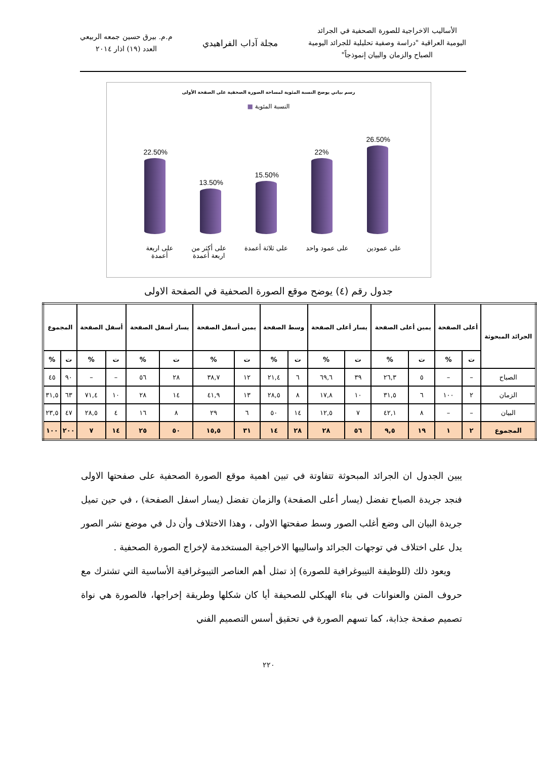الأساليب الاخراجية للصورة الصحفية في الجرائد
اليومية العراقية "دراسة وصفية تحليلية للجرائد اليومية
الصباح والزمان والبيان إنموذجاً"
مجلة آداب الفراهيدي
م.م. بيرق حسين جمعه الربيعي
العدد (١٩) اذار ٢٠١٤
رسم بياني يوضح النسبة المئوية لمساحة الصورة الصحفية على الصفحة الأولى
النسبة المئوية ■
26.50%
22%
15.50%
13.50%
22.50%
على عمودين على عمود واحد على ثلاثة أعمدة على أكثر من
اربعة أعمدة على اربعة
أعمدة
جدول رقم (٤) يوضح موقع الصورة الصحفية في الصفحة الاولى
| الجرائد المبحوثة | أعلى الصفحة | | يمين أعلى الصفحة | | يسار أعلى الصفحة | | وسط الصفحة | | يمين أسفل الصفحة | | يسار أسفل الصفحة | | أسفل الصفحة | | المجموع | |
| --- | --- | --- | --- | --- | --- | --- | --- | --- | --- | --- | --- | --- | --- | --- | --- | --- |
| | ت | % | ت | % | ت | % | ت | % | ت | % | ت | % | ت | % | ت | % |
| الصباح | – | – | ٥ | ٢٦,٣ | ٣٩ | ٦٩,٦ | ٦ | ٢١,٤ | ١٢ | ٣٨,٧ | ٢٨ | ٥٦ | – | – | ٩٠ | ٤٥ |
| الزمان | ٢ | ١٠٠ | ٦ | ٣١,٥ | ١٠ | ١٧,٨ | ٨ | ٢٨,٥ | ١٣ | ٤١,٩ | ١٤ | ٢٨ | ١٠ | ٧١,٤ | ٦٣ | ٣١,٥ |
| البيان | – | – | ٨ | ٤٢,١ | ٧ | ١٢,٥ | ١٤ | ٥٠ | ٦ | ٢٩ | ٨ | ١٦ | ٤ | ٢٨,٥ | ٤٧ | ٢٣,٥ |
| المجموع | ٢ | ١ | ١٩ | ٩,٥ | ٥٦ | ٢٨ | ٢٨ | ١٤ | ٣١ | ١٥,٥ | ٥٠ | ٢٥ | ١٤ | ٧ | ٢٠٠ | ١٠٠ |
يبين الجدول ان الجرائد المبحوثة تتفاوتة في تبين اهمية موقع الصورة الصحفية على صفحتها الاولى فنجد جريدة الصباح تفضل (يسار أعلى الصفحة) والزمان تفضل (يسار اسفل الصفحة) ، في حين تميل جريدة البيان الى وضع أغلب الصور وسط صفحتها الاولى ، وهذا الاختلاف وأن دل في موضع نشر الصور يدل على اختلاف في توجهات الجرائد واساليبها الاخراجية المستخدمة لإخراج الصورة الصحفية .
ويعود ذلك (للوظيفة التيبوغرافية للصورة) إذ تمثل أهم العناصر التيبوغرافية الأساسية التي تشترك مع حروف المتن والعنوانات في بناء الهيكلي للصحيفة أيا كان شكلها وطريقة إخراجها، فالصورة هي نواة تصميم صفحة جذابة، كما تسهم الصورة في تحقيق أسس التصميم الفني
٢٢٠